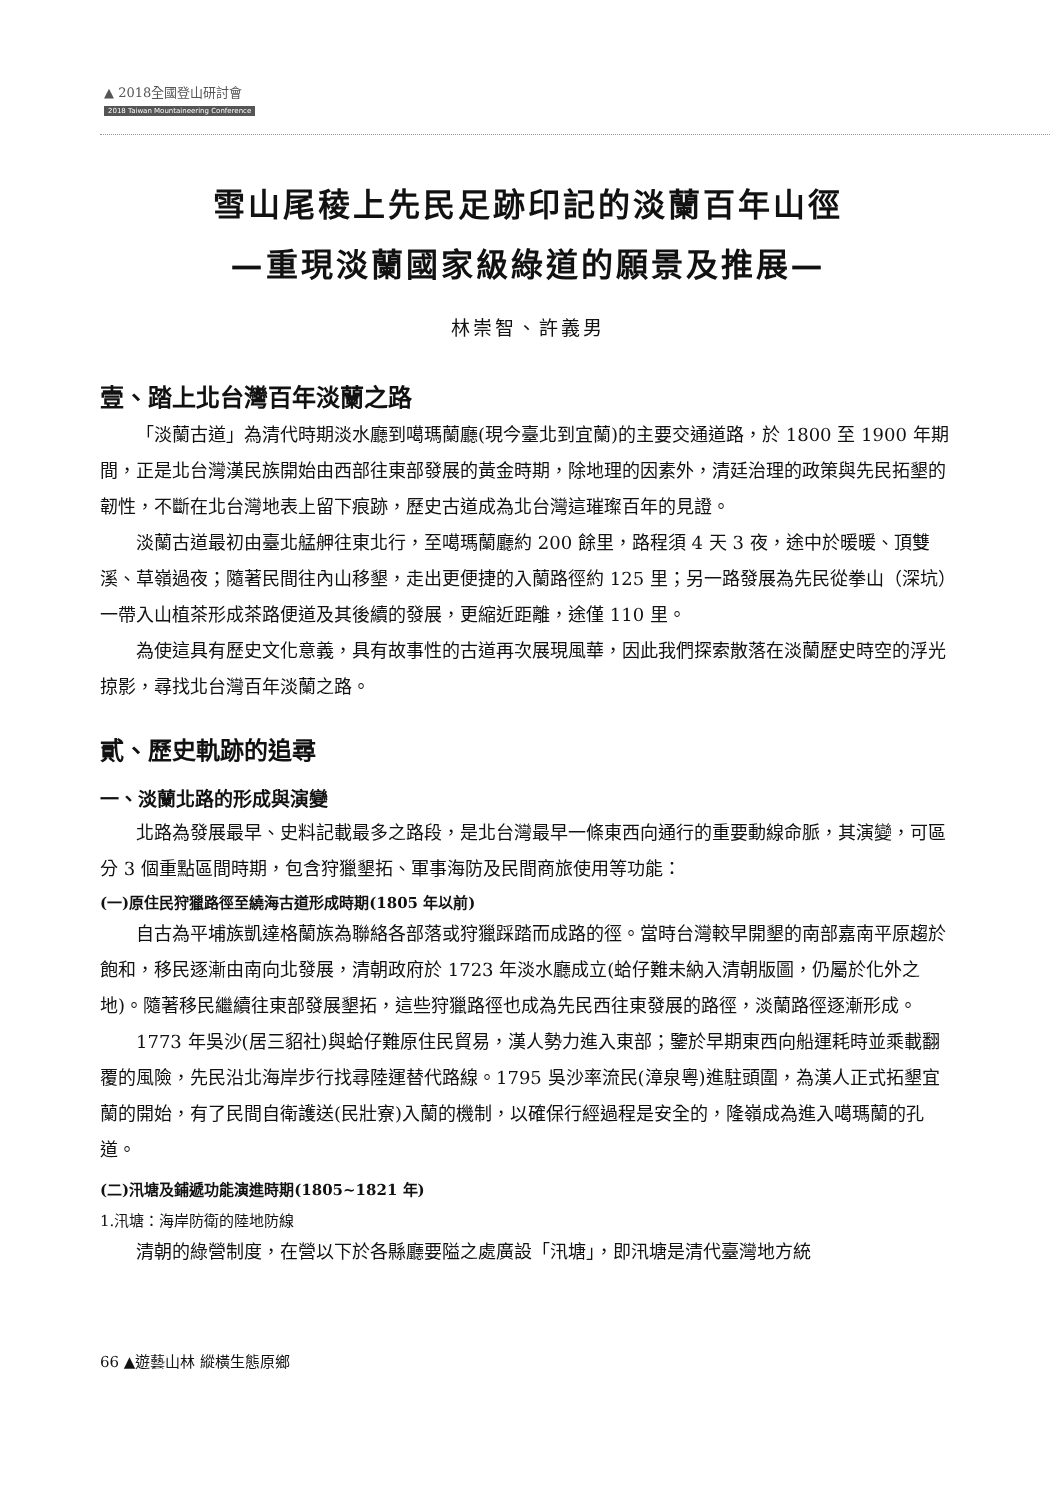▲ 2018全國登山研討會
2018 Taiwan Mountaineering Conference
雪山尾稜上先民足跡印記的淡蘭百年山徑
—重現淡蘭國家級綠道的願景及推展—
林崇智、許義男
壹、踏上北台灣百年淡蘭之路
「淡蘭古道」為清代時期淡水廳到噶瑪蘭廳(現今臺北到宜蘭)的主要交通道路，於 1800 至 1900 年期間，正是北台灣漢民族開始由西部往東部發展的黃金時期，除地理的因素外，清廷治理的政策與先民拓墾的韌性，不斷在北台灣地表上留下痕跡，歷史古道成為北台灣這璀璨百年的見證。
淡蘭古道最初由臺北艋舺往東北行，至噶瑪蘭廳約 200 餘里，路程須 4 天 3 夜，途中於暖暖、頂雙溪、草嶺過夜；隨著民間往內山移墾，走出更便捷的入蘭路徑約 125 里；另一路發展為先民從拳山（深坑）一帶入山植茶形成茶路便道及其後續的發展，更縮近距離，途僅 110 里。
為使這具有歷史文化意義，具有故事性的古道再次展現風華，因此我們探索散落在淡蘭歷史時空的浮光掠影，尋找北台灣百年淡蘭之路。
貳、歷史軌跡的追尋
一、淡蘭北路的形成與演變
北路為發展最早、史料記載最多之路段，是北台灣最早一條東西向通行的重要動線命脈，其演變，可區分 3 個重點區間時期，包含狩獵墾拓、軍事海防及民間商旅使用等功能：
(一)原住民狩獵路徑至繞海古道形成時期(1805 年以前)
自古為平埔族凱達格蘭族為聯絡各部落或狩獵踩踏而成路的徑。當時台灣較早開墾的南部嘉南平原趨於飽和，移民逐漸由南向北發展，清朝政府於 1723 年淡水廳成立(蛤仔難未納入清朝版圖，仍屬於化外之地)。隨著移民繼續往東部發展墾拓，這些狩獵路徑也成為先民西往東發展的路徑，淡蘭路徑逐漸形成。
1773 年吳沙(居三貂社)與蛤仔難原住民貿易，漢人勢力進入東部；鑒於早期東西向船運耗時並乘載翻覆的風險，先民沿北海岸步行找尋陸運替代路線。1795 吳沙率流民(漳泉粵)進駐頭圍，為漢人正式拓墾宜蘭的開始，有了民間自衛護送(民壯寮)入蘭的機制，以確保行經過程是安全的，隆嶺成為進入噶瑪蘭的孔道。
(二)汛塘及鋪遞功能演進時期(1805~1821 年)
1.汛塘：海岸防衛的陸地防線
清朝的綠營制度，在營以下於各縣廳要隘之處廣設「汛塘」，即汛塘是清代臺灣地方統
66 ▲遊藝山林 縱橫生態原鄉